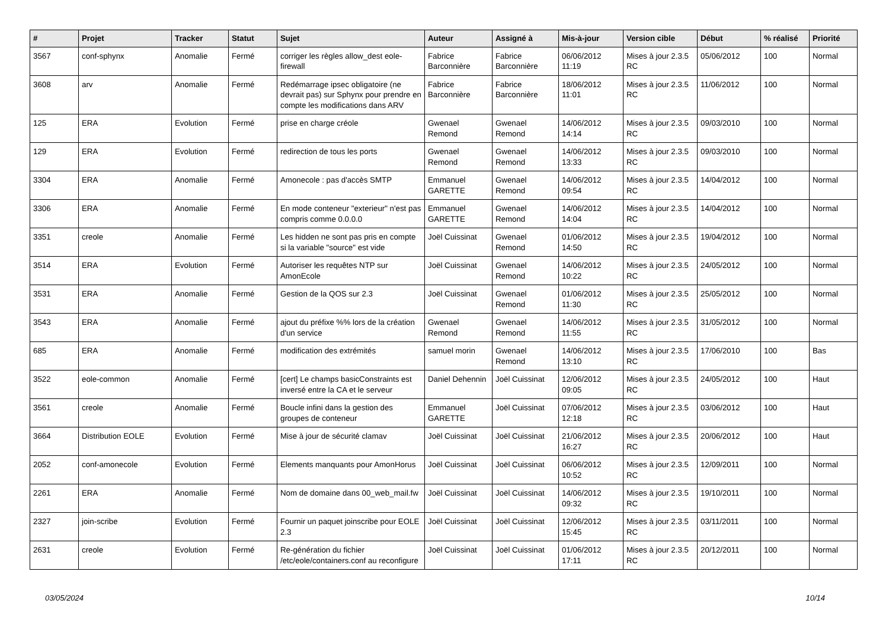| # | Projet | Tracker | Statut | Sujet | Auteur | Assigné à | Mis-à-jour | Version cible | Début | % réalisé | Priorité |
| --- | --- | --- | --- | --- | --- | --- | --- | --- | --- | --- | --- |
| 3567 | conf-sphynx | Anomalie | Fermé | corriger les règles allow_dest eole-firewall | Fabrice Barconnière | Fabrice Barconnière | 06/06/2012 11:19 | Mises à jour 2.3.5 RC | 05/06/2012 | 100 | Normal |
| 3608 | arv | Anomalie | Fermé | Redémarrage ipsec obligatoire (ne devrait pas) sur Sphynx pour prendre en compte les modifications dans ARV | Fabrice Barconnière | Fabrice Barconnière | 18/06/2012 11:01 | Mises à jour 2.3.5 RC | 11/06/2012 | 100 | Normal |
| 125 | ERA | Evolution | Fermé | prise en charge créole | Gwenael Remond | Gwenael Remond | 14/06/2012 14:14 | Mises à jour 2.3.5 RC | 09/03/2010 | 100 | Normal |
| 129 | ERA | Evolution | Fermé | redirection de tous les ports | Gwenael Remond | Gwenael Remond | 14/06/2012 13:33 | Mises à jour 2.3.5 RC | 09/03/2010 | 100 | Normal |
| 3304 | ERA | Anomalie | Fermé | Amonecole : pas d'accès SMTP | Emmanuel GARETTE | Gwenael Remond | 14/06/2012 09:54 | Mises à jour 2.3.5 RC | 14/04/2012 | 100 | Normal |
| 3306 | ERA | Anomalie | Fermé | En mode conteneur "exterieur" n'est pas compris comme 0.0.0.0 | Emmanuel GARETTE | Gwenael Remond | 14/06/2012 14:04 | Mises à jour 2.3.5 RC | 14/04/2012 | 100 | Normal |
| 3351 | creole | Anomalie | Fermé | Les hidden ne sont pas pris en compte si la variable "source" est vide | Joël Cuissinat | Gwenael Remond | 01/06/2012 14:50 | Mises à jour 2.3.5 RC | 19/04/2012 | 100 | Normal |
| 3514 | ERA | Evolution | Fermé | Autoriser les requêtes NTP sur AmonEcole | Joël Cuissinat | Gwenael Remond | 14/06/2012 10:22 | Mises à jour 2.3.5 RC | 24/05/2012 | 100 | Normal |
| 3531 | ERA | Anomalie | Fermé | Gestion de la QOS sur 2.3 | Joël Cuissinat | Gwenael Remond | 01/06/2012 11:30 | Mises à jour 2.3.5 RC | 25/05/2012 | 100 | Normal |
| 3543 | ERA | Anomalie | Fermé | ajout du préfixe %% lors de la création d'un service | Gwenael Remond | Gwenael Remond | 14/06/2012 11:55 | Mises à jour 2.3.5 RC | 31/05/2012 | 100 | Normal |
| 685 | ERA | Anomalie | Fermé | modification des extrémités | samuel morin | Gwenael Remond | 14/06/2012 13:10 | Mises à jour 2.3.5 RC | 17/06/2010 | 100 | Bas |
| 3522 | eole-common | Anomalie | Fermé | [cert] Le champs basicConstraints est inversé entre la CA et le serveur | Daniel Dehennin | Joël Cuissinat | 12/06/2012 09:05 | Mises à jour 2.3.5 RC | 24/05/2012 | 100 | Haut |
| 3561 | creole | Anomalie | Fermé | Boucle infini dans la gestion des groupes de conteneur | Emmanuel GARETTE | Joël Cuissinat | 07/06/2012 12:18 | Mises à jour 2.3.5 RC | 03/06/2012 | 100 | Haut |
| 3664 | Distribution EOLE | Evolution | Fermé | Mise à jour de sécurité clamav | Joël Cuissinat | Joël Cuissinat | 21/06/2012 16:27 | Mises à jour 2.3.5 RC | 20/06/2012 | 100 | Haut |
| 2052 | conf-amonecole | Evolution | Fermé | Elements manquants pour AmonHorus | Joël Cuissinat | Joël Cuissinat | 06/06/2012 10:52 | Mises à jour 2.3.5 RC | 12/09/2011 | 100 | Normal |
| 2261 | ERA | Anomalie | Fermé | Nom de domaine dans 00_web_mail.fw | Joël Cuissinat | Joël Cuissinat | 14/06/2012 09:32 | Mises à jour 2.3.5 RC | 19/10/2011 | 100 | Normal |
| 2327 | join-scribe | Evolution | Fermé | Fournir un paquet joinscribe pour EOLE 2.3 | Joël Cuissinat | Joël Cuissinat | 12/06/2012 15:45 | Mises à jour 2.3.5 RC | 03/11/2011 | 100 | Normal |
| 2631 | creole | Evolution | Fermé | Re-génération du fichier /etc/eole/containers.conf au reconfigure | Joël Cuissinat | Joël Cuissinat | 01/06/2012 17:11 | Mises à jour 2.3.5 RC | 20/12/2011 | 100 | Normal |
03/05/2024 10/14